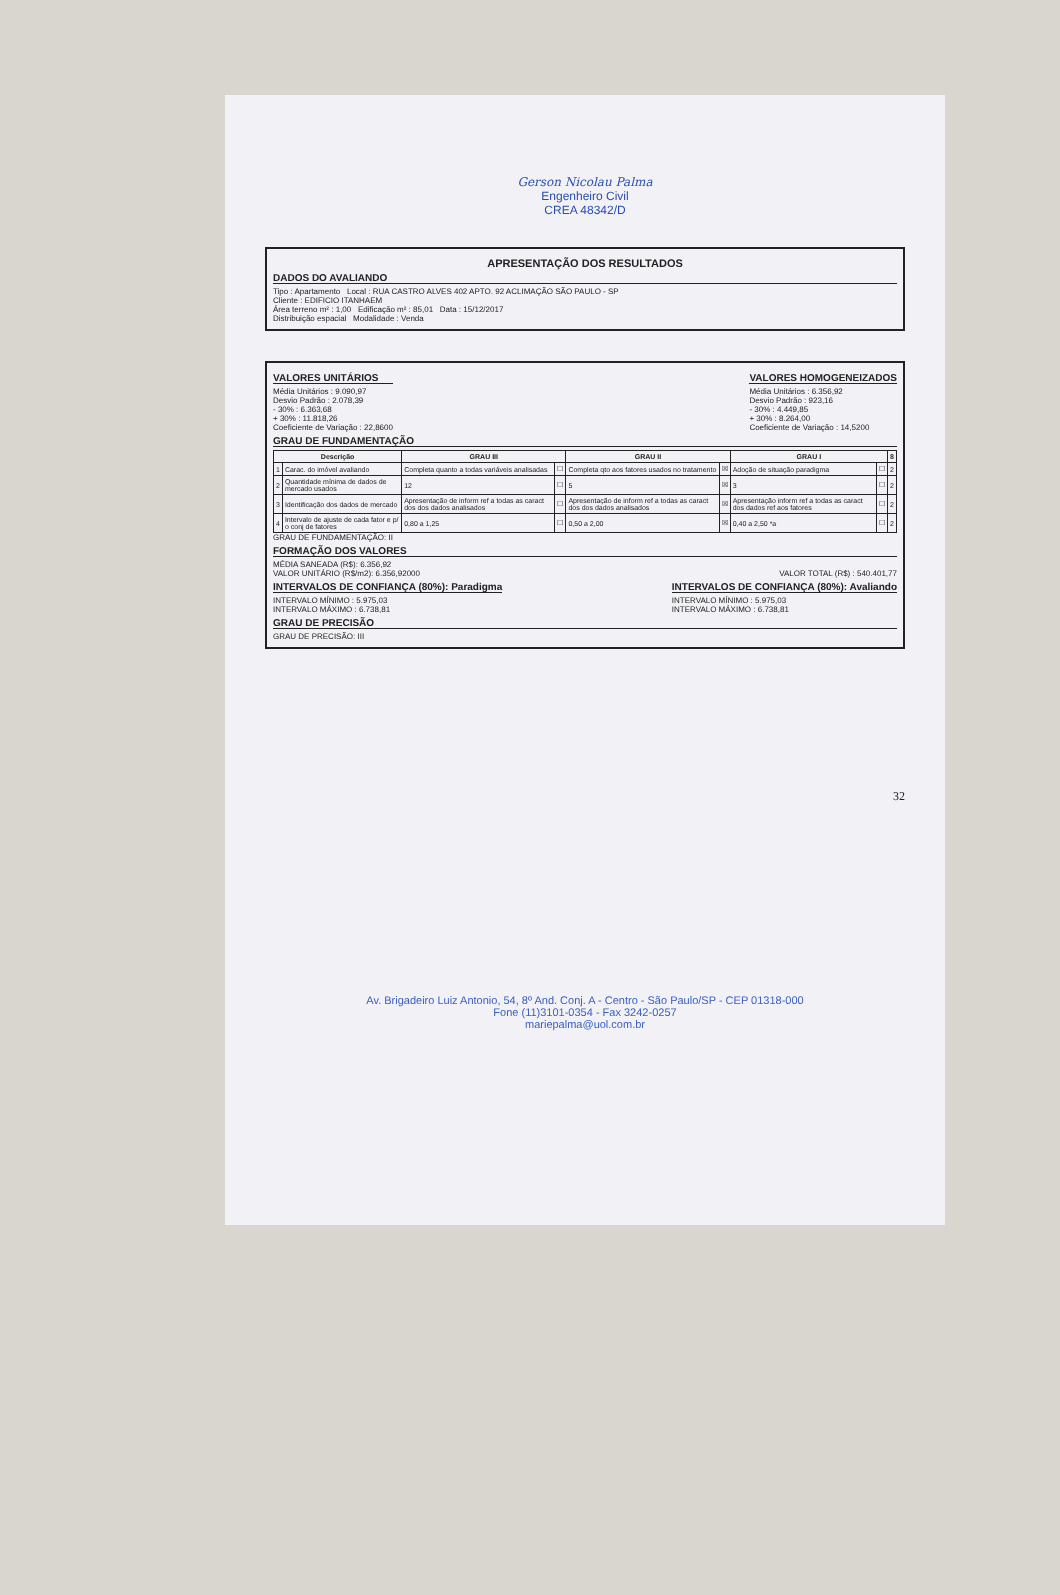Gerson Nicolau Palma
Engenheiro Civil
CREA 48342/D
APRESENTAÇÃO DOS RESULTADOS
DADOS DO AVALIANDO
Tipo : Apartamento Local : RUA CASTRO ALVES 402 APTO. 92 ACLIMAÇÃO SÃO PAULO - SP
Cliente : EDIFICIO ITANHAEM
Área terreno m² : 1,00 Edificação m² : 85,01 Data : 15/12/2017
Distribuição espacial Modalidade : Venda
VALORES UNITÁRIOS
Média Unitários : 9.090,97
Desvio Padrão : 2.078,39
- 30% : 6.363,68
+ 30% : 11.818,26
Coeficiente de Variação : 22,8600
VALORES HOMOGENEIZADOS
Média Unitários : 6.356,92
Desvio Padrão : 923,16
- 30% : 4.449,85
+ 30% : 8.264,00
Coeficiente de Variação : 14,5200
GRAU DE FUNDAMENTAÇÃO
| Descrição | | GRAU III | | GRAU II | | GRAU I | | 8 |
| --- | --- | --- | --- | --- | --- | --- | --- | --- |
| 1 | Carac. do imóvel avaliando | Completa quanto a todas variáveis analisadas | ☐ | Completa qto aos fatores usados no tratamento | ☒ | Adoção de situação paradigma | ☐ | 2 |
| 2 | Quantidade mínima de dados de mercado usados | 12 | ☐ | 5 | ☒ | 3 | ☐ | 2 |
| 3 | Identificação dos dados de mercado | Apresentação de inform ref a todas as caract dos dos dados analisados | ☐ | Apresentação de inform ref a todas as caract dos dos dados analisados | ☒ | Apresentação inform ref a todas as caract dos dados ref aos fatores | ☐ | 2 |
| 4 | Intervalo de ajuste de cada fator e p/ o conj de fatores | 0,80 a 1,25 | ☐ | 0,50 a 2,00 | ☒ | 0,40 a 2,50 *a | ☐ | 2 |
GRAU DE FUNDAMENTAÇÃO: II
FORMAÇÃO DOS VALORES
MÉDIA SANEADA (R$): 6.356,92
VALOR UNITÁRIO (R$/m2): 6.356,92000
VALOR TOTAL (R$) : 540.401,77
INTERVALOS DE CONFIANÇA (80%): Paradigma
INTERVALO MÍNIMO : 5.975,03
INTERVALO MÁXIMO : 6.738,81
INTERVALOS DE CONFIANÇA (80%): Avaliando
INTERVALO MÍNIMO : 5.975,03
INTERVALO MÁXIMO : 6.738,81
GRAU DE PRECISÃO
GRAU DE PRECISÃO: III
32
Av. Brigadeiro Luiz Antonio, 54, 8º And. Conj. A - Centro - São Paulo/SP - CEP 01318-000
Fone (11)3101-0354 - Fax 3242-0257
mariepalma@uol.com.br